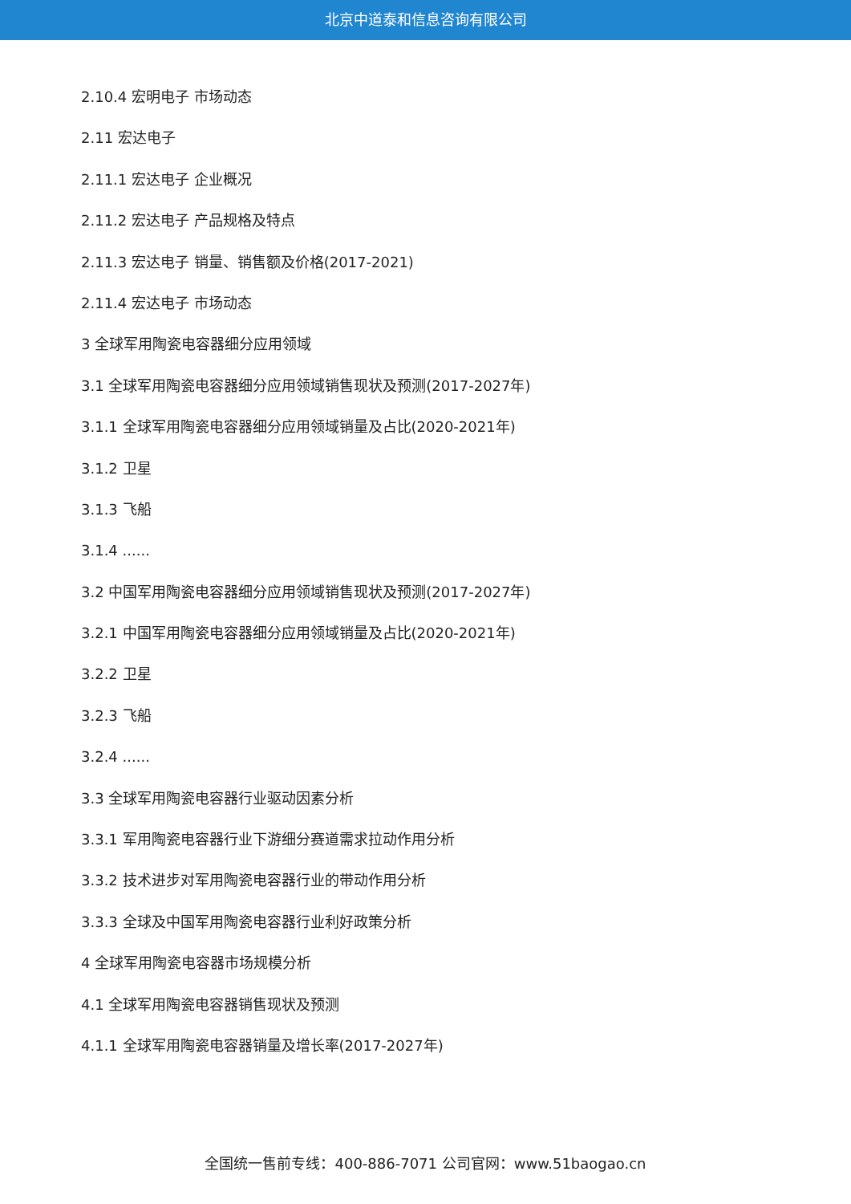北京中道泰和信息咨询有限公司
2.10.4 宏明电子 市场动态
2.11 宏达电子
2.11.1 宏达电子 企业概况
2.11.2 宏达电子 产品规格及特点
2.11.3 宏达电子 销量、销售额及价格(2017-2021)
2.11.4 宏达电子 市场动态
3 全球军用陶瓷电容器细分应用领域
3.1 全球军用陶瓷电容器细分应用领域销售现状及预测(2017-2027年)
3.1.1 全球军用陶瓷电容器细分应用领域销量及占比(2020-2021年)
3.1.2 卫星
3.1.3 飞船
3.1.4 ......
3.2 中国军用陶瓷电容器细分应用领域销售现状及预测(2017-2027年)
3.2.1 中国军用陶瓷电容器细分应用领域销量及占比(2020-2021年)
3.2.2 卫星
3.2.3 飞船
3.2.4 ......
3.3 全球军用陶瓷电容器行业驱动因素分析
3.3.1 军用陶瓷电容器行业下游细分赛道需求拉动作用分析
3.3.2 技术进步对军用陶瓷电容器行业的带动作用分析
3.3.3 全球及中国军用陶瓷电容器行业利好政策分析
4 全球军用陶瓷电容器市场规模分析
4.1 全球军用陶瓷电容器销售现状及预测
4.1.1 全球军用陶瓷电容器销量及增长率(2017-2027年)
全国统一售前专线：400-886-7071 公司官网：www.51baogao.cn